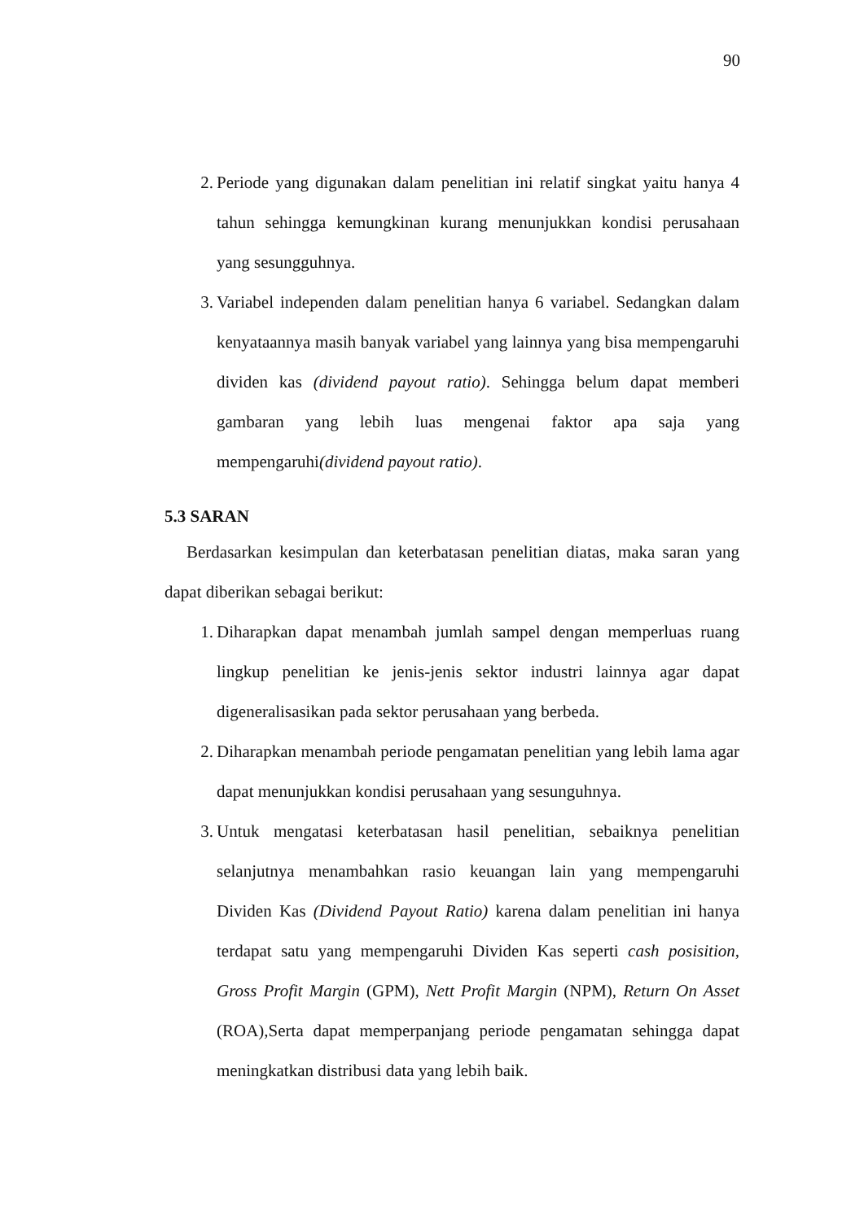90
2. Periode yang digunakan dalam penelitian ini relatif singkat yaitu hanya 4 tahun sehingga kemungkinan kurang menunjukkan kondisi perusahaan yang sesungguhnya.
3. Variabel independen dalam penelitian hanya 6 variabel. Sedangkan dalam kenyataannya masih banyak variabel yang lainnya yang bisa mempengaruhi dividen kas (dividend payout ratio). Sehingga belum dapat memberi gambaran yang lebih luas mengenai faktor apa saja yang mempengaruhi(dividend payout ratio).
5.3 SARAN
Berdasarkan kesimpulan dan keterbatasan penelitian diatas, maka saran yang dapat diberikan sebagai berikut:
1. Diharapkan dapat menambah jumlah sampel dengan memperluas ruang lingkup penelitian ke jenis-jenis sektor industri lainnya agar dapat digeneralisasikan pada sektor perusahaan yang berbeda.
2. Diharapkan menambah periode pengamatan penelitian yang lebih lama agar dapat menunjukkan kondisi perusahaan yang sesunguhnya.
3. Untuk mengatasi keterbatasan hasil penelitian, sebaiknya penelitian selanjutnya menambahkan rasio keuangan lain yang mempengaruhi Dividen Kas (Dividend Payout Ratio) karena dalam penelitian ini hanya terdapat satu yang mempengaruhi Dividen Kas seperti cash posisition, Gross Profit Margin (GPM), Nett Profit Margin (NPM), Return On Asset (ROA),Serta dapat memperpanjang periode pengamatan sehingga dapat meningkatkan distribusi data yang lebih baik.